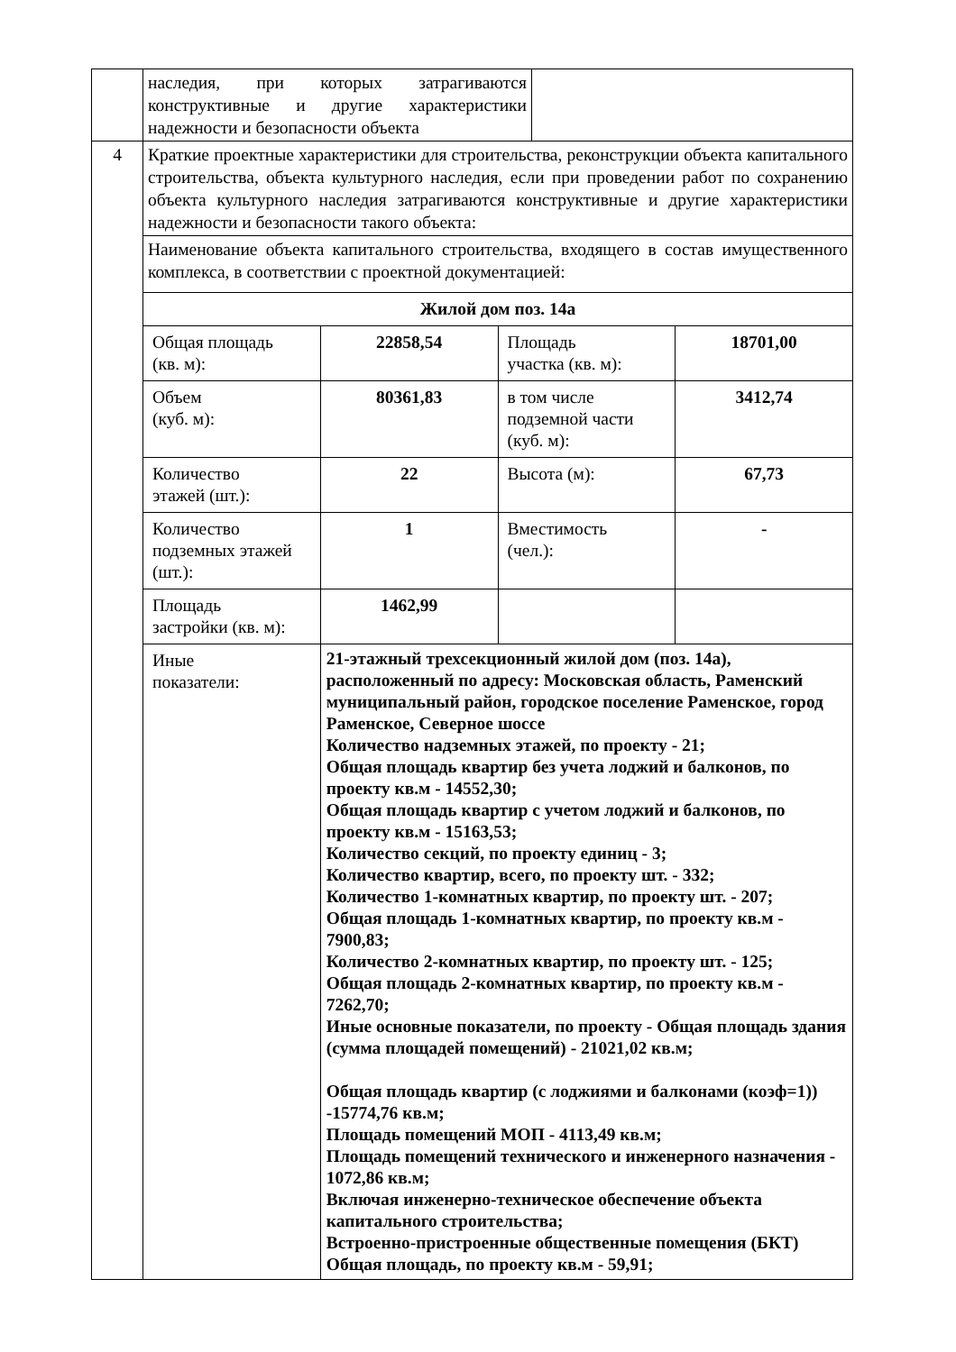| | наследия, при которых затрагиваются конструктивные и другие характеристики надежности и безопасности объекта | |
| 4 | Краткие проектные характеристики для строительства, реконструкции объекта капитального строительства, объекта культурного наследия, если при проведении работ по сохранению объекта культурного наследия затрагиваются конструктивные и другие характеристики надежности и безопасности такого объекта: |
| | Наименование объекта капитального строительства, входящего в состав имущественного комплекса, в соответствии с проектной документацией: |
| | / Жилой дом поз. 14а / / / / / Общая площадь (кв. м): / 22858,54 / Площадь участка (кв. м): / 18701,00 / / Объем (куб. м): / 80361,83 / в том числе подземной части (куб. м): / 3412,74 / / Количество этажей (шт.): / 22 / Высота (м): / 67,73 / / Количество подземных этажей (шт.): / 1 / Вместимость (чел.): / - / / Площадь застройки (кв. м): / 1462,99 / / / / Иные показатели: / 21-этажный трехсекционный жилой дом (поз. 14а), расположенный по адресу: Московская область, Раменский муниципальный район, городское поселение Раменское, город Раменское, Северное шоссе Количество надземных этажей, по проекту - 21; Общая площадь квартир без учета лоджий и балконов, по проекту кв.м - 14552,30; Общая площадь квартир с учетом лоджий и балконов, по проекту кв.м - 15163,53; Количество секций, по проекту единиц - 3; Количество квартир, всего, по проекту шт. - 332; Количество 1-комнатных квартир, по проекту шт. - 207; Общая площадь 1-комнатных квартир, по проекту кв.м - 7900,83; Количество 2-комнатных квартир, по проекту шт. - 125; Общая площадь 2-комнатных квартир, по проекту кв.м - 7262,70; Иные основные показатели, по проекту - Общая площадь здания (сумма площадей помещений) - 21021,02 кв.м; Общая площадь квартир (с лоджиями и балконами (коэф=1)) -15774,76 кв.м; Площадь помещений МОП - 4113,49 кв.м; Площадь помещений технического и инженерного назначения - 1072,86 кв.м; Включая инженерно-техническое обеспечение объекта капитального строительства; Встроенно-пристроенные общественные помещения (БКТ) Общая площадь, по проекту кв.м - 59,91; / / / |